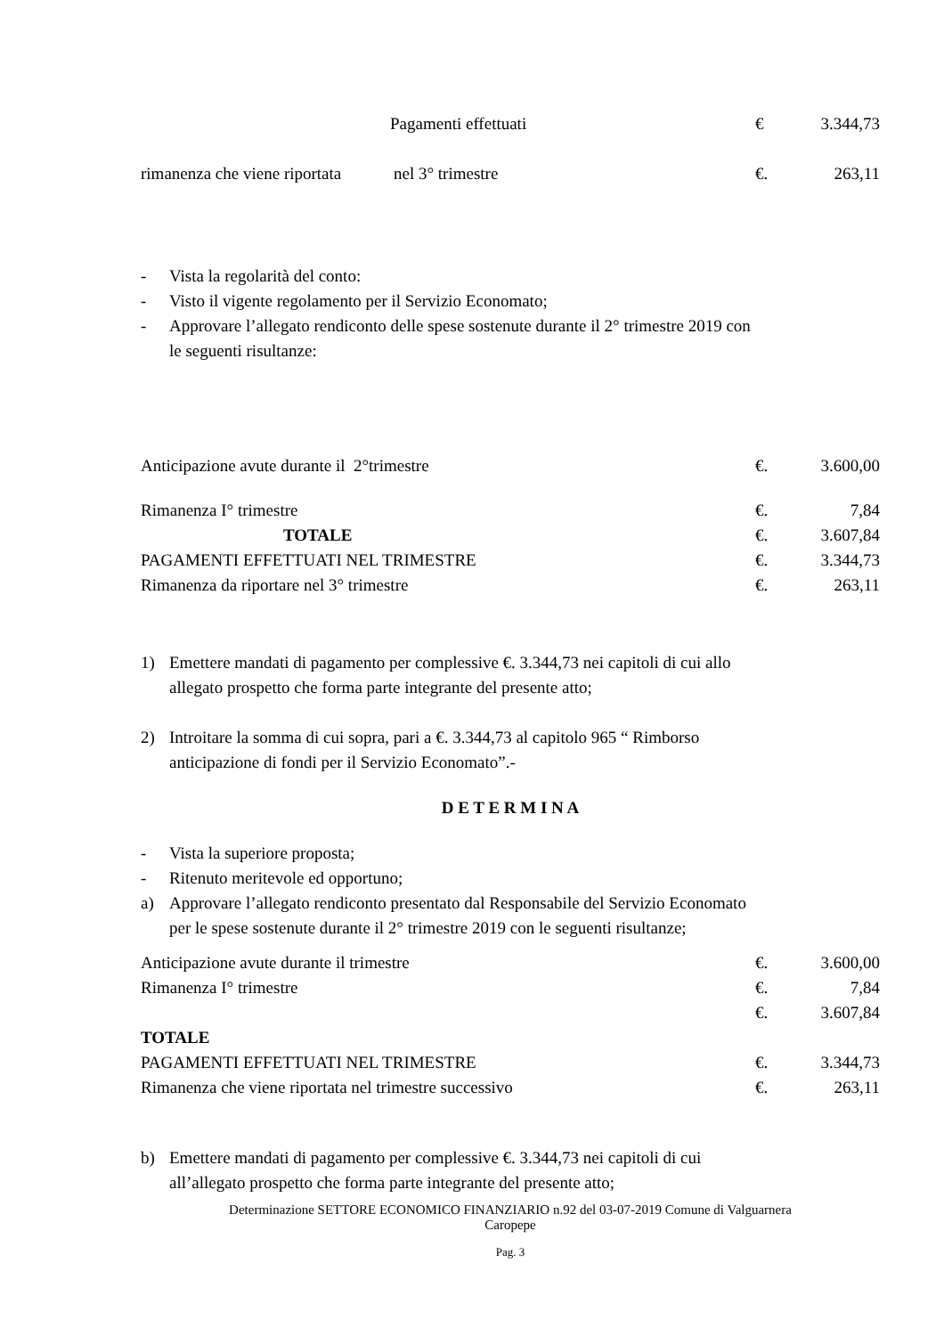| | Pagamenti effettuati | € | 3.344,73 |
| rimanenza che viene riportata | nel 3° trimestre | €. | 263,11 |
- Vista la regolarità del conto:
- Visto il vigente regolamento per il Servizio Economato;
- Approvare l’allegato rendiconto delle spese sostenute durante il 2° trimestre 2019 con
le seguenti risultanze:
| Anticipazione avute durante il 2°trimestre | | €. | 3.600,00 |
| Rimanenza I° trimestre | | €. | 7,84 |
| | TOTALE | €. | 3.607,84 |
| PAGAMENTI EFFETTUATI NEL TRIMESTRE | | €. | 3.344,73 |
| Rimanenza da riportare nel 3° trimestre | | €. | 263,11 |
1) Emettere mandati di pagamento per complessive €. 3.344,73 nei capitoli di cui allo
allegato prospetto che forma parte integrante del presente atto;
2) Introitare la somma di cui sopra, pari a €. 3.344,73 al capitolo 965 “ Rimborso
anticipazione di fondi per il Servizio Economato”.-
D E T E R M I N A
- Vista la superiore proposta;
- Ritenuto meritevole ed opportuno;
a) Approvare l’allegato rendiconto presentato dal Responsabile del Servizio Economato
per le spese sostenute durante il 2° trimestre 2019 con le seguenti risultanze;
| Anticipazione avute durante il trimestre | €. | 3.600,00 |
| Rimanenza I° trimestre | €. | 7,84 |
| | €. | 3.607,84 |
| TOTALE | | |
| PAGAMENTI EFFETTUATI NEL TRIMESTRE | €. | 3.344,73 |
| Rimanenza che viene riportata nel trimestre successivo | €. | 263,11 |
b) Emettere mandati di pagamento per complessive €. 3.344,73 nei capitoli di cui
all’allegato prospetto che forma parte integrante del presente atto;
Determinazione SETTORE ECONOMICO FINANZIARIO n.92 del 03-07-2019 Comune di Valguarnera
Caropepe
Pag. 3